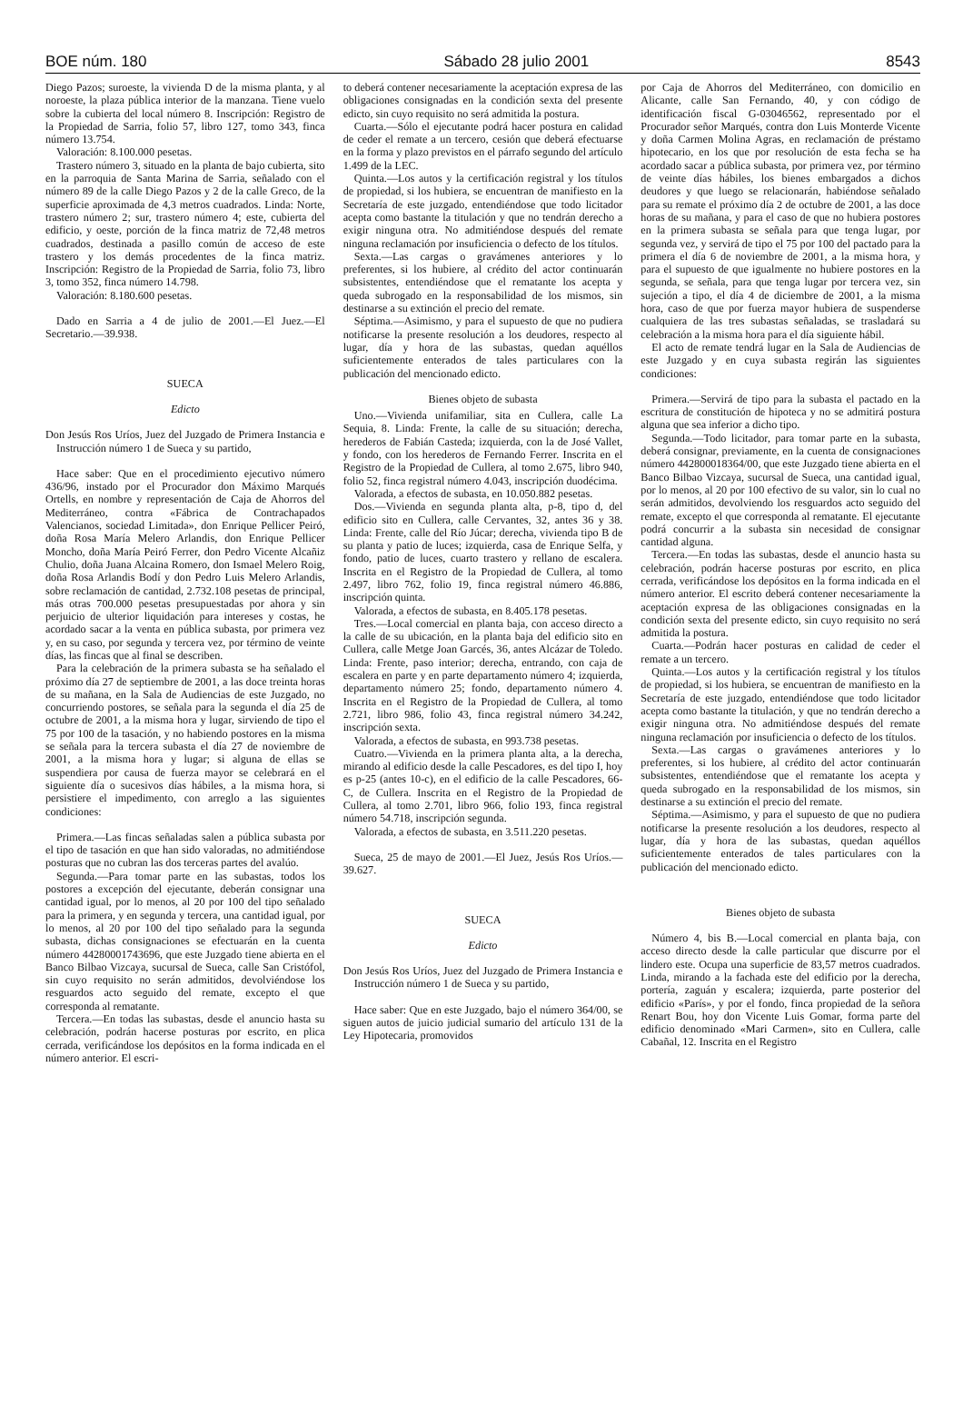BOE núm. 180 Sábado 28 julio 2001 8543
Diego Pazos; suroeste, la vivienda D de la misma planta, y al noroeste, la plaza pública interior de la manzana. Tiene vuelo sobre la cubierta del local número 8. Inscripción: Registro de la Propiedad de Sarria, folio 57, libro 127, tomo 343, finca número 13.754.
Valoración: 8.100.000 pesetas.
Trastero número 3, situado en la planta de bajo cubierta, sito en la parroquia de Santa Marina de Sarria, señalado con el número 89 de la calle Diego Pazos y 2 de la calle Greco, de la superficie aproximada de 4,3 metros cuadrados. Linda: Norte, trastero número 2; sur, trastero número 4; este, cubierta del edificio, y oeste, porción de la finca matriz de 72,48 metros cuadrados, destinada a pasillo común de acceso de este trastero y los demás procedentes de la finca matriz. Inscripción: Registro de la Propiedad de Sarria, folio 73, libro 3, tomo 352, finca número 14.798.
Valoración: 8.180.600 pesetas.
Dado en Sarria a 4 de julio de 2001.—El Juez.—El Secretario.—39.938.
SUECA
Edicto
Don Jesús Ros Uríos, Juez del Juzgado de Primera Instancia e Instrucción número 1 de Sueca y su partido,
Hace saber: Que en el procedimiento ejecutivo número 436/96, instado por el Procurador don Máximo Marqués Ortells, en nombre y representación de Caja de Ahorros del Mediterráneo, contra «Fábrica de Contrachapados Valencianos, sociedad Limitada», don Enrique Pellicer Peiró, doña Rosa María Melero Arlandis, don Enrique Pellicer Moncho, doña María Peiró Ferrer, don Pedro Vicente Alcañiz Chulio, doña Juana Alcaina Romero, don Ismael Melero Roig, doña Rosa Arlandis Bodí y don Pedro Luis Melero Arlandis, sobre reclamación de cantidad, 2.732.108 pesetas de principal, más otras 700.000 pesetas presupuestadas por ahora y sin perjuicio de ulterior liquidación para intereses y costas, he acordado sacar a la venta en pública subasta, por primera vez y, en su caso, por segunda y tercera vez, por término de veinte días, las fincas que al final se describen.
Para la celebración de la primera subasta se ha señalado el próximo día 27 de septiembre de 2001, a las doce treinta horas de su mañana, en la Sala de Audiencias de este Juzgado, no concurriendo postores, se señala para la segunda el día 25 de octubre de 2001, a la misma hora y lugar, sirviendo de tipo el 75 por 100 de la tasación, y no habiendo postores en la misma se señala para la tercera subasta el día 27 de noviembre de 2001, a la misma hora y lugar; si alguna de ellas se suspendiera por causa de fuerza mayor se celebrará en el siguiente día o sucesivos días hábiles, a la misma hora, si persistiere el impedimento, con arreglo a las siguientes condiciones:
Primera.—Las fincas señaladas salen a pública subasta por el tipo de tasación en que han sido valoradas, no admitiéndose posturas que no cubran las dos terceras partes del avalúo.
Segunda.—Para tomar parte en las subastas, todos los postores a excepción del ejecutante, deberán consignar una cantidad igual, por lo menos, al 20 por 100 del tipo señalado para la primera, y en segunda y tercera, una cantidad igual, por lo menos, al 20 por 100 del tipo señalado para la segunda subasta, dichas consignaciones se efectuarán en la cuenta número 44280001743696, que este Juzgado tiene abierta en el Banco Bilbao Vizcaya, sucursal de Sueca, calle San Cristófol, sin cuyo requisito no serán admitidos, devolviéndose los resguardos acto seguido del remate, excepto el que corresponda al rematante.
Tercera.—En todas las subastas, desde el anuncio hasta su celebración, podrán hacerse posturas por escrito, en plica cerrada, verificándose los depósitos en la forma indicada en el número anterior. El escri-
to deberá contener necesariamente la aceptación expresa de las obligaciones consignadas en la condición sexta del presente edicto, sin cuyo requisito no será admitida la postura.
Cuarta.—Sólo el ejecutante podrá hacer postura en calidad de ceder el remate a un tercero, cesión que deberá efectuarse en la forma y plazo previstos en el párrafo segundo del artículo 1.499 de la LEC.
Quinta.—Los autos y la certificación registral y los títulos de propiedad, si los hubiera, se encuentran de manifiesto en la Secretaría de este juzgado, entendiéndose que todo licitador acepta como bastante la titulación y que no tendrán derecho a exigir ninguna otra. No admitiéndose después del remate ninguna reclamación por insuficiencia o defecto de los títulos.
Sexta.—Las cargas o gravámenes anteriores y lo preferentes, si los hubiere, al crédito del actor continuarán subsistentes, entendiéndose que el rematante los acepta y queda subrogado en la responsabilidad de los mismos, sin destinarse a su extinción el precio del remate.
Séptima.—Asimismo, y para el supuesto de que no pudiera notificarse la presente resolución a los deudores, respecto al lugar, día y hora de las subastas, quedan aquéllos suficientemente enterados de tales particulares con la publicación del mencionado edicto.
Bienes objeto de subasta
Uno.—Vivienda unifamiliar, sita en Cullera, calle La Sequia, 8. Linda: Frente, la calle de su situación; derecha, herederos de Fabián Casteda; izquierda, con la de José Vallet, y fondo, con los herederos de Fernando Ferrer. Inscrita en el Registro de la Propiedad de Cullera, al tomo 2.675, libro 940, folio 52, finca registral número 4.043, inscripción duodécima.
Valorada, a efectos de subasta, en 10.050.882 pesetas.
Dos.—Vivienda en segunda planta alta, p-8, tipo d, del edificio sito en Cullera, calle Cervantes, 32, antes 36 y 38. Linda: Frente, calle del Río Júcar; derecha, vivienda tipo B de su planta y patio de luces; izquierda, casa de Enrique Selfa, y fondo, patio de luces, cuarto trastero y rellano de escalera. Inscrita en el Registro de la Propiedad de Cullera, al tomo 2.497, libro 762, folio 19, finca registral número 46.886, inscripción quinta.
Valorada, a efectos de subasta, en 8.405.178 pesetas.
Tres.—Local comercial en planta baja, con acceso directo a la calle de su ubicación, en la planta baja del edificio sito en Cullera, calle Metge Joan Garcés, 36, antes Alcázar de Toledo. Linda: Frente, paso interior; derecha, entrando, con caja de escalera en parte y en parte departamento número 4; izquierda, departamento número 25; fondo, departamento número 4. Inscrita en el Registro de la Propiedad de Cullera, al tomo 2.721, libro 986, folio 43, finca registral número 34.242, inscripción sexta.
Valorada, a efectos de subasta, en 993.738 pesetas.
Cuatro.—Vivienda en la primera planta alta, a la derecha, mirando al edificio desde la calle Pescadores, es del tipo I, hoy es p-25 (antes 10-c), en el edificio de la calle Pescadores, 66-C, de Cullera. Inscrita en el Registro de la Propiedad de Cullera, al tomo 2.701, libro 966, folio 193, finca registral número 54.718, inscripción segunda.
Valorada, a efectos de subasta, en 3.511.220 pesetas.
Sueca, 25 de mayo de 2001.—El Juez, Jesús Ros Uríos.—39.627.
SUECA
Edicto
Don Jesús Ros Uríos, Juez del Juzgado de Primera Instancia e Instrucción número 1 de Sueca y su partido,
Hace saber: Que en este Juzgado, bajo el número 364/00, se siguen autos de juicio judicial sumario del artículo 131 de la Ley Hipotecaria, promovidos
por Caja de Ahorros del Mediterráneo, con domicilio en Alicante, calle San Fernando, 40, y con código de identificación fiscal G-03046562, representado por el Procurador señor Marqués, contra don Luis Monterde Vicente y doña Carmen Molina Agras, en reclamación de préstamo hipotecario, en los que por resolución de esta fecha se ha acordado sacar a pública subasta, por primera vez, por término de veinte días hábiles, los bienes embargados a dichos deudores y que luego se relacionarán, habiéndose señalado para su remate el próximo día 2 de octubre de 2001, a las doce horas de su mañana, y para el caso de que no hubiera postores en la primera subasta se señala para que tenga lugar, por segunda vez, y servirá de tipo el 75 por 100 del pactado para la primera el día 6 de noviembre de 2001, a la misma hora, y para el supuesto de que igualmente no hubiere postores en la segunda, se señala, para que tenga lugar por tercera vez, sin sujeción a tipo, el día 4 de diciembre de 2001, a la misma hora, caso de que por fuerza mayor hubiera de suspenderse cualquiera de las tres subastas señaladas, se trasladará su celebración a la misma hora para el día siguiente hábil.
El acto de remate tendrá lugar en la Sala de Audiencias de este Juzgado y en cuya subasta regirán las siguientes condiciones:
Primera.—Servirá de tipo para la subasta el pactado en la escritura de constitución de hipoteca y no se admitirá postura alguna que sea inferior a dicho tipo.
Segunda.—Todo licitador, para tomar parte en la subasta, deberá consignar, previamente, en la cuenta de consignaciones número 442800018364/00, que este Juzgado tiene abierta en el Banco Bilbao Vizcaya, sucursal de Sueca, una cantidad igual, por lo menos, al 20 por 100 efectivo de su valor, sin lo cual no serán admitidos, devolviendo los resguardos acto seguido del remate, excepto el que corresponda al rematante. El ejecutante podrá concurrir a la subasta sin necesidad de consignar cantidad alguna.
Tercera.—En todas las subastas, desde el anuncio hasta su celebración, podrán hacerse posturas por escrito, en plica cerrada, verificándose los depósitos en la forma indicada en el número anterior. El escrito deberá contener necesariamente la aceptación expresa de las obligaciones consignadas en la condición sexta del presente edicto, sin cuyo requisito no será admitida la postura.
Cuarta.—Podrán hacer posturas en calidad de ceder el remate a un tercero.
Quinta.—Los autos y la certificación registral y los títulos de propiedad, si los hubiera, se encuentran de manifiesto en la Secretaría de este juzgado, entendiéndose que todo licitador acepta como bastante la titulación, y que no tendrán derecho a exigir ninguna otra. No admitiéndose después del remate ninguna reclamación por insuficiencia o defecto de los títulos.
Sexta.—Las cargas o gravámenes anteriores y lo preferentes, si los hubiere, al crédito del actor continuarán subsistentes, entendiéndose que el rematante los acepta y queda subrogado en la responsabilidad de los mismos, sin destinarse a su extinción el precio del remate.
Séptima.—Asimismo, y para el supuesto de que no pudiera notificarse la presente resolución a los deudores, respecto al lugar, día y hora de las subastas, quedan aquéllos suficientemente enterados de tales particulares con la publicación del mencionado edicto.
Bienes objeto de subasta
Número 4, bis B.—Local comercial en planta baja, con acceso directo desde la calle particular que discurre por el lindero este. Ocupa una superficie de 83,57 metros cuadrados. Linda, mirando a la fachada este del edificio por la derecha, portería, zaguán y escalera; izquierda, parte posterior del edificio «París», y por el fondo, finca propiedad de la señora Renart Bou, hoy don Vicente Luis Gomar, forma parte del edificio denominado «Mari Carmen», sito en Cullera, calle Cabañal, 12. Inscrita en el Registro